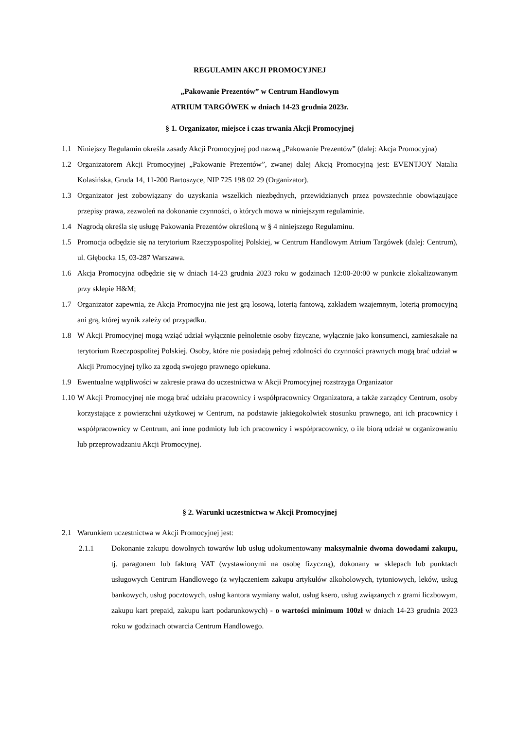REGULAMIN AKCJI PROMOCYJNEJ
„Pakowanie Prezentów” w Centrum Handlowym
ATRIUM TARGÓWEK w dniach 14-23 grudnia 2023r.
§ 1. Organizator, miejsce i czas trwania Akcji Promocyjnej
1.1 Niniejszy Regulamin określa zasady Akcji Promocyjnej pod nazwą „Pakowanie Prezentów” (dalej: Akcja Promocyjna)
1.2 Organizatorem Akcji Promocyjnej „Pakowanie Prezentów”, zwanej dalej Akcją Promocyjną jest: EVENTJOY Natalia Kolasińska, Gruda 14, 11-200 Bartoszyce, NIP 725 198 02 29 (Organizator).
1.3 Organizator jest zobowiązany do uzyskania wszelkich niezbędnych, przewidzianych przez powszechnie obowiązujące przepisy prawa, zezwoleń na dokonanie czynności, o których mowa w niniejszym regulaminie.
1.4 Nagrodą określa się usługę Pakowania Prezentów określoną w § 4 niniejszego Regulaminu.
1.5 Promocja odbędzie się na terytorium Rzeczypospolitej Polskiej, w Centrum Handlowym Atrium Targówek (dalej: Centrum), ul. Głębocka 15, 03-287 Warszawa.
1.6 Akcja Promocyjna odbędzie się w dniach 14-23 grudnia 2023 roku w godzinach 12:00-20:00 w punkcie zlokalizowanym przy sklepie H&M;
1.7 Organizator zapewnia, że Akcja Promocyjna nie jest grą losową, loterią fantową, zakładem wzajemnym, loterią promocyjną ani grą, której wynik zależy od przypadku.
1.8 W Akcji Promocyjnej mogą wziąć udział wyłącznie pełnoletnie osoby fizyczne, wyłącznie jako konsumenci, zamieszkałe na terytorium Rzeczpospolitej Polskiej. Osoby, które nie posiadają pełnej zdolności do czynności prawnych mogą brać udział w Akcji Promocyjnej tylko za zgodą swojego prawnego opiekuna.
1.9 Ewentualne wątpliwości w zakresie prawa do uczestnictwa w Akcji Promocyjnej rozstrzyga Organizator
1.10 W Akcji Promocyjnej nie mogą brać udziału pracownicy i współpracownicy Organizatora, a także zarządcy Centrum, osoby korzystające z powierzchni użytkowej w Centrum, na podstawie jakiegokolwiek stosunku prawnego, ani ich pracownicy i współpracownicy w Centrum, ani inne podmioty lub ich pracownicy i współpracownicy, o ile biorą udział w organizowaniu lub przeprowadzaniu Akcji Promocyjnej.
§ 2. Warunki uczestnictwa w Akcji Promocyjnej
2.1 Warunkiem uczestnictwa w Akcji Promocyjnej jest:
2.1.1 Dokonanie zakupu dowolnych towarów lub usług udokumentowany maksymalnie dwoma dowodami zakupu, tj. paragonem lub fakturą VAT (wystawionymi na osobę fizyczną), dokonany w sklepach lub punktach usługowych Centrum Handlowego (z wyłączeniem zakupu artykułów alkoholowych, tytoniowych, leków, usług bankowych, usług pocztowych, usług kantora wymiany walut, usług ksero, usług związanych z grami liczbowym, zakupu kart prepaid, zakupu kart podarunkowych) - o wartości minimum 100zł w dniach 14-23 grudnia 2023 roku w godzinach otwarcia Centrum Handlowego.